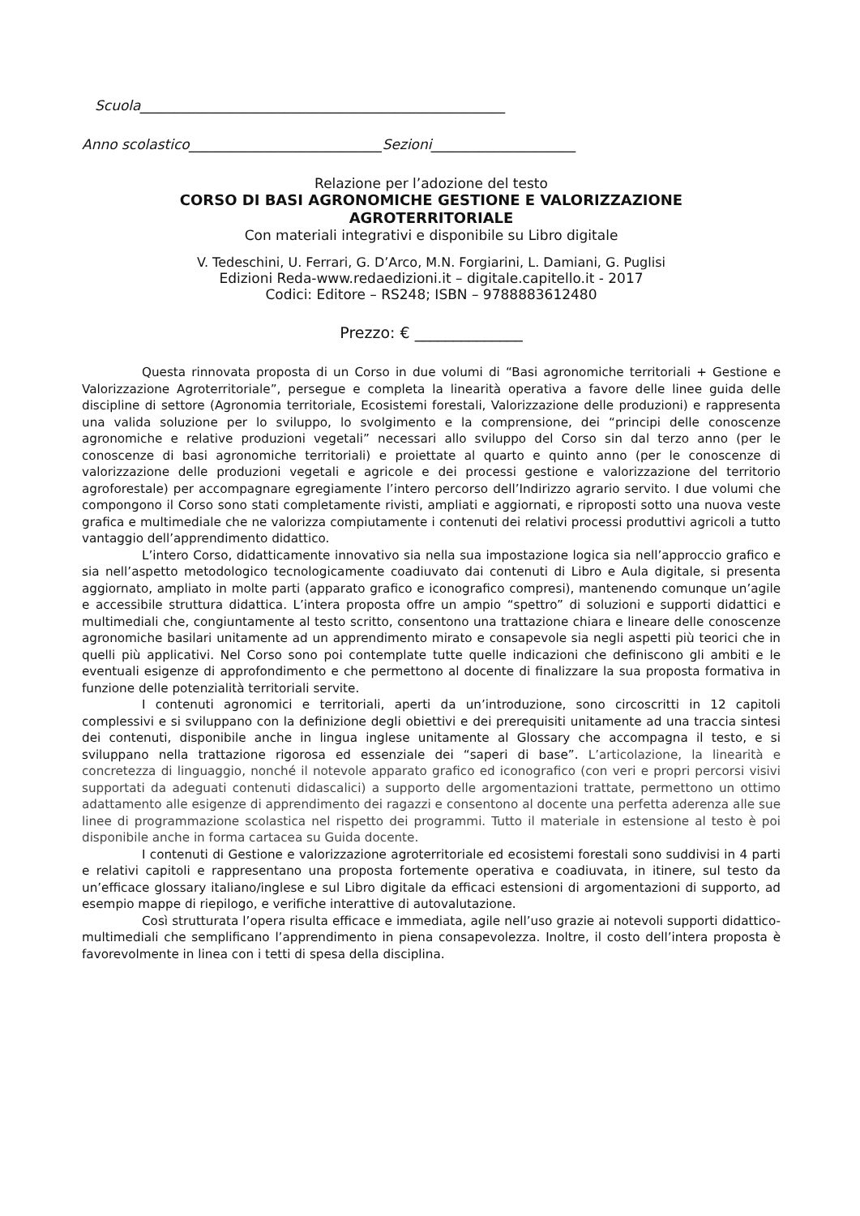Scuola_____________________________________________________
Anno scolastico____________________________Sezioni_____________________
Relazione per l’adozione del testo
CORSO DI BASI AGRONOMICHE GESTIONE E VALORIZZAZIONE
AGROTERRITORIALE
Con materiali integrativi e disponibile su Libro digitale
V. Tedeschini, U. Ferrari, G. D’Arco, M.N. Forgiarini, L. Damiani, G. Puglisi
Edizioni Reda-www.redaedizioni.it – digitale.capitello.it - 2017
Codici: Editore – RS248; ISBN – 9788883612480
Prezzo: € ______________
Questa rinnovata proposta di un Corso in due volumi di “Basi agronomiche territoriali + Gestione e Valorizzazione Agroterritoriale”, persegue e completa la linearità operativa a favore delle linee guida delle discipline di settore (Agronomia territoriale, Ecosistemi forestali, Valorizzazione delle produzioni) e rappresenta una valida soluzione per lo sviluppo, lo svolgimento e la comprensione, dei “principi delle conoscenze agronomiche e relative produzioni vegetali” necessari allo sviluppo del Corso sin dal terzo anno (per le conoscenze di basi agronomiche territoriali) e proiettate al quarto e quinto anno (per le conoscenze di valorizzazione delle produzioni vegetali e agricole e dei processi gestione e valorizzazione del territorio agroforestale) per accompagnare egregiamente l’intero percorso dell’Indirizzo agrario servito. I due volumi che compongono il Corso sono stati completamente rivisti, ampliati e aggiornati, e riproposti sotto una nuova veste grafica e multimediale che ne valorizza compiutamente i contenuti dei relativi processi produttivi agricoli a tutto vantaggio dell’apprendimento didattico.
L’intero Corso, didatticamente innovativo sia nella sua impostazione logica sia nell’approccio grafico e sia nell’aspetto metodologico tecnologicamente coadiuvato dai contenuti di Libro e Aula digitale, si presenta aggiornato, ampliato in molte parti (apparato grafico e iconografico compresi), mantenendo comunque un’agile e accessibile struttura didattica. L’intera proposta offre un ampio “spettro” di soluzioni e supporti didattici e multimediali che, congiuntamente al testo scritto, consentono una trattazione chiara e lineare delle conoscenze agronomiche basilari unitamente ad un apprendimento mirato e consapevole sia negli aspetti più teorici che in quelli più applicativi. Nel Corso sono poi contemplate tutte quelle indicazioni che definiscono gli ambiti e le eventuali esigenze di approfondimento e che permettono al docente di finalizzare la sua proposta formativa in funzione delle potenzialità territoriali servite.
I contenuti agronomici e territoriali, aperti da un’introduzione, sono circoscritti in 12 capitoli complessivi e si sviluppano con la definizione degli obiettivi e dei prerequisiti unitamente ad una traccia sintesi dei contenuti, disponibile anche in lingua inglese unitamente al Glossary che accompagna il testo, e si sviluppano nella trattazione rigorosa ed essenziale dei “saperi di base”. L’articolazione, la linearità e concretezza di linguaggio, nonché il notevole apparato grafico ed iconografico (con veri e propri percorsi visivi supportati da adeguati contenuti didascalici) a supporto delle argomentazioni trattate, permettono un ottimo adattamento alle esigenze di apprendimento dei ragazzi e consentono al docente una perfetta aderenza alle sue linee di programmazione scolastica nel rispetto dei programmi. Tutto il materiale in estensione al testo è poi disponibile anche in forma cartacea su Guida docente.
I contenuti di Gestione e valorizzazione agroterritoriale ed ecosistemi forestali sono suddivisi in 4 parti e relativi capitoli e rappresentano una proposta fortemente operativa e coadiuvata, in itinere, sul testo da un’efficace glossary italiano/inglese e sul Libro digitale da efficaci estensioni di argomentazioni di supporto, ad esempio mappe di riepilogo, e verifiche interattive di autovalutazione.
Così strutturata l’opera risulta efficace e immediata, agile nell’uso grazie ai notevoli supporti didattico-multimediali che semplificano l’apprendimento in piena consapevolezza. Inoltre, il costo dell’intera proposta è favorevolmente in linea con i tetti di spesa della disciplina.